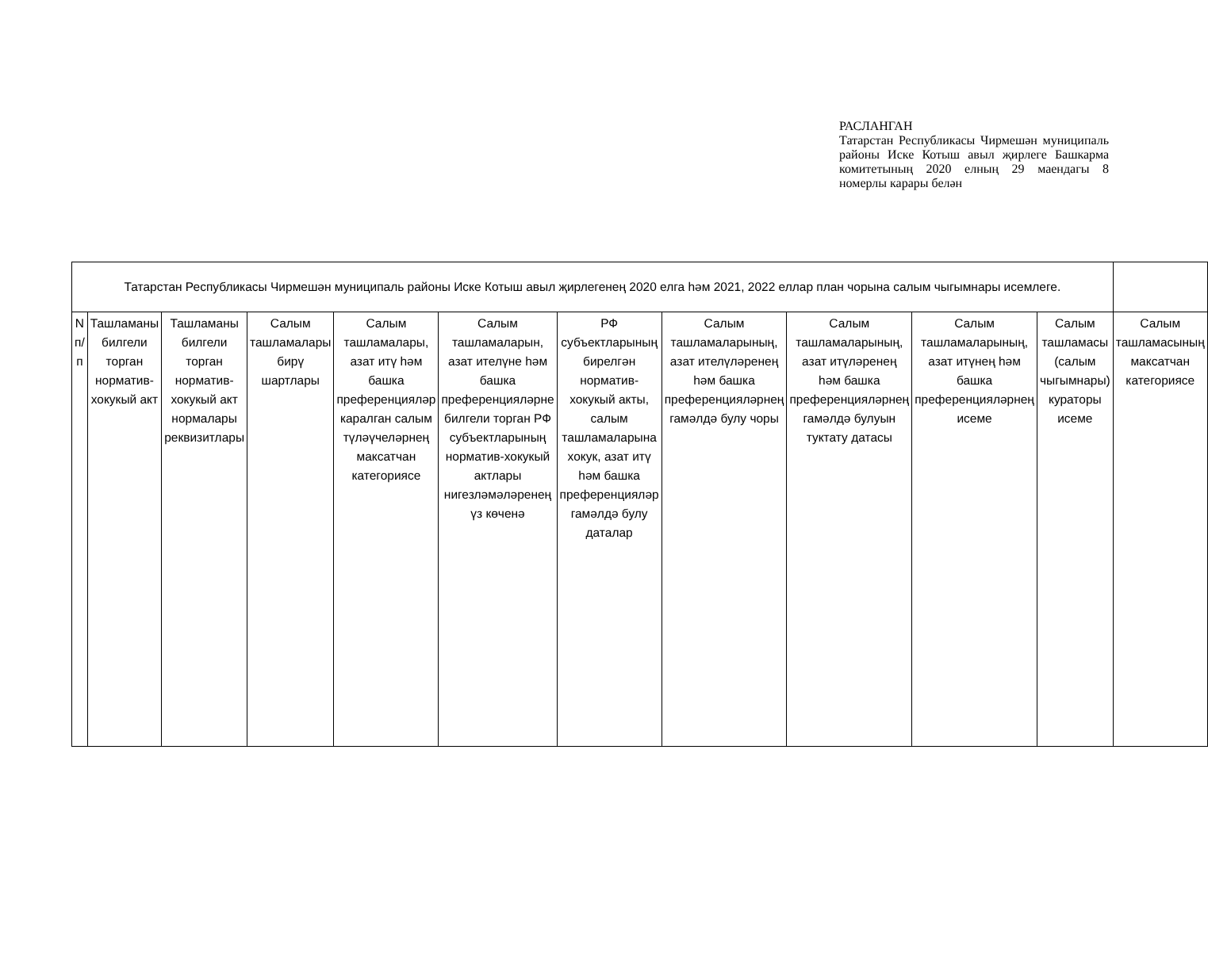РАСЛАНГАН
Татарстан Республикасы Чирмешән муниципаль районы Иске Котыш авыл җирлеге Башкарма комитетының 2020 елның 29 маендагы 8 номерлы карары белән
| Татарстан Республикасы Чирмешән муниципаль районы Иске Котыш авыл җирлегенең 2020 елга һәм 2021, 2022 еллар план чорына салым чыгымнары исемлеге. | | | | | | | | | | | |
| N п/п | Ташламаны билгели торган норматив-хокукый акт | Ташламаны билгели торган норматив-хокукый акт нормалары реквизитлары | Салым ташламалары бирү шартлары | Салым ташламалары, азат итү һәм башка преференцияләр каралган салым түләүчеләрнең максатчан категориясе | Салым ташламаларын, азат ителүне һәм башка преференцияләрне билгели торган РФ субъектларының норматив-хокукый актлары нигезләмәләренең үз көченә | РФ субъектларының бирелгән норматив-хокукый акты, салым ташламаларына хокук, азат итү һәм башка преференцияләр гамәлдә булу даталар | Салым ташламаларының, азат ителүләренең һәм башка преференцияләрнең гамәлдә булу чоры | Салым ташламаларының, азат итүләренең һәм башка преференцияләрнең гамәлдә булуын туктату датасы | Салым ташламаларының, азат итүнең һәм башка преференцияләрнең исеме | Салым ташламасы (салым чыгымнары) кураторы исеме | Салым ташламасының максатчан категориясе |